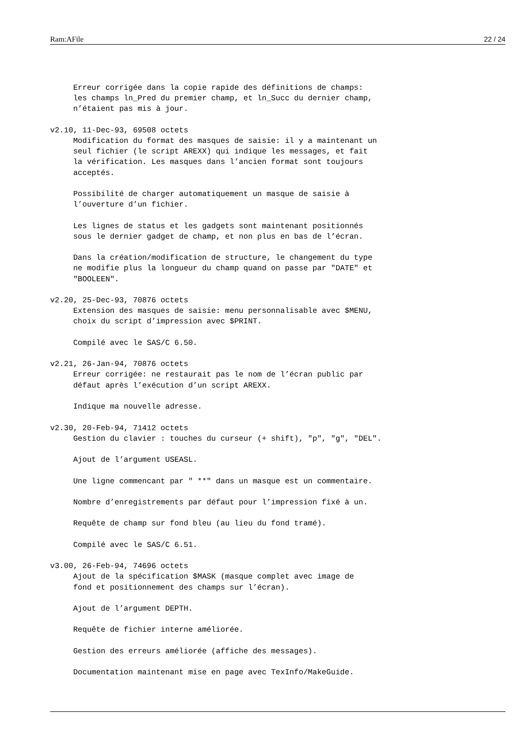Ram:AFile 22 / 24
     Erreur corrigée dans la copie rapide des définitions de champs:
     les champs ln_Pred du premier champ, et ln_Succ du dernier champ,
     n’étaient pas mis à jour.

v2.10, 11-Dec-93, 69508 octets
     Modification du format des masques de saisie: il y a maintenant un
     seul fichier (le script AREXX) qui indique les messages, et fait
     la vérification. Les masques dans l’ancien format sont toujours
     acceptés.

     Possibilité de charger automatiquement un masque de saisie à
     l’ouverture d’un fichier.

     Les lignes de status et les gadgets sont maintenant positionnés
     sous le dernier gadget de champ, et non plus en bas de l’écran.

     Dans la création/modification de structure, le changement du type
     ne modifie plus la longueur du champ quand on passe par "DATE" et
     "BOOLEEN".

v2.20, 25-Dec-93, 70876 octets
     Extension des masques de saisie: menu personnalisable avec $MENU,
     choix du script d’impression avec $PRINT.

     Compilé avec le SAS/C 6.50.

v2.21, 26-Jan-94, 70876 octets
     Erreur corrigée: ne restaurait pas le nom de l’écran public par
     défaut après l’exécution d’un script AREXX.

     Indique ma nouvelle adresse.

v2.30, 20-Feb-94, 71412 octets
     Gestion du clavier : touches du curseur (+ shift), "p", "g", "DEL".

     Ajout de l’argument USEASL.

     Une ligne commencant par " **" dans un masque est un commentaire.

     Nombre d’enregistrements par défaut pour l’impression fixé à un.

     Requête de champ sur fond bleu (au lieu du fond tramé).

     Compilé avec le SAS/C 6.51.

v3.00, 26-Feb-94, 74696 octets
     Ajout de la spécification $MASK (masque complet avec image de
     fond et positionnement des champs sur l’écran).

     Ajout de l’argument DEPTH.

     Requête de fichier interne améliorée.

     Gestion des erreurs améliorée (affiche des messages).

     Documentation maintenant mise en page avec TexInfo/MakeGuide.